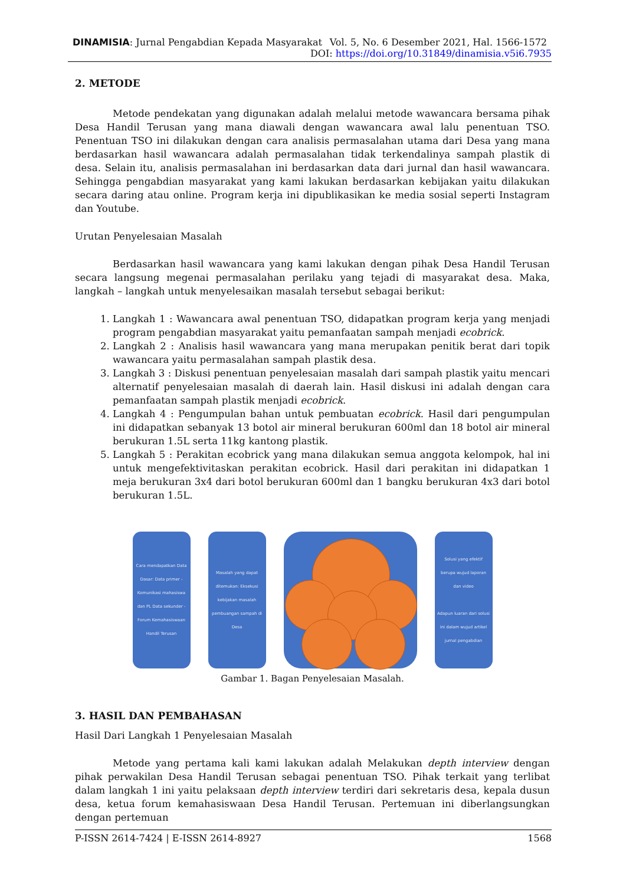DINAMISIA: Jurnal Pengabdian Kepada Masyarakat Vol. 5, No. 6 Desember 2021, Hal. 1566-1572
DOI: https://doi.org/10.31849/dinamisia.v5i6.7935
2. METODE
Metode pendekatan yang digunakan adalah melalui metode wawancara bersama pihak Desa Handil Terusan yang mana diawali dengan wawancara awal lalu penentuan TSO. Penentuan TSO ini dilakukan dengan cara analisis permasalahan utama dari Desa yang mana berdasarkan hasil wawancara adalah permasalahan tidak terkendalinya sampah plastik di desa. Selain itu, analisis permasalahan ini berdasarkan data dari jurnal dan hasil wawancara. Sehingga pengabdian masyarakat yang kami lakukan berdasarkan kebijakan yaitu dilakukan secara daring atau online. Program kerja ini dipublikasikan ke media sosial seperti Instagram dan Youtube.
Urutan Penyelesaian Masalah
Berdasarkan hasil wawancara yang kami lakukan dengan pihak Desa Handil Terusan secara langsung megenai permasalahan perilaku yang tejadi di masyarakat desa. Maka, langkah – langkah untuk menyelesaikan masalah tersebut sebagai berikut:
1. Langkah 1 : Wawancara awal penentuan TSO, didapatkan program kerja yang menjadi program pengabdian masyarakat yaitu pemanfaatan sampah menjadi ecobrick.
2. Langkah 2 : Analisis hasil wawancara yang mana merupakan penitik berat dari topik wawancara yaitu permasalahan sampah plastik desa.
3. Langkah 3 : Diskusi penentuan penyelesaian masalah dari sampah plastik yaitu mencari alternatif penyelesaian masalah di daerah lain. Hasil diskusi ini adalah dengan cara pemanfaatan sampah plastik menjadi ecobrick.
4. Langkah 4 : Pengumpulan bahan untuk pembuatan ecobrick. Hasil dari pengumpulan ini didapatkan sebanyak 13 botol air mineral berukuran 600ml dan 18 botol air mineral berukuran 1.5L serta 11kg kantong plastik.
5. Langkah 5 : Perakitan ecobrick yang mana dilakukan semua anggota kelompok, hal ini untuk mengefektivitaskan perakitan ecobrick. Hasil dari perakitan ini didapatkan 1 meja berukuran 3x4 dari botol berukuran 600ml dan 1 bangku berukuran 4x3 dari botol berukuran 1.5L.
Cara mendapatkan Data Dasar: Data primer - Komunikasi mahasiswa dan PL Data sekunder - Forum Kemahasiswaan Handil Terusan
Masalah yang dapat ditemukan: Eksekusi kebijakan masalah pembuangan sampah di Desa
Solusi yang efektif berupa wujud laporan dan video
Adapun luaran dari solusi ini dalam wujud artikel jurnal pengabdian
Gambar 1. Bagan Penyelesaian Masalah.
3. HASIL DAN PEMBAHASAN
Hasil Dari Langkah 1 Penyelesaian Masalah
Metode yang pertama kali kami lakukan adalah Melakukan depth interview dengan pihak perwakilan Desa Handil Terusan sebagai penentuan TSO. Pihak terkait yang terlibat dalam langkah 1 ini yaitu pelaksaan depth interview terdiri dari sekretaris desa, kepala dusun desa, ketua forum kemahasiswaan Desa Handil Terusan. Pertemuan ini diberlangsungkan dengan pertemuan
P-ISSN 2614-7424 | E-ISSN 2614-8927 1568